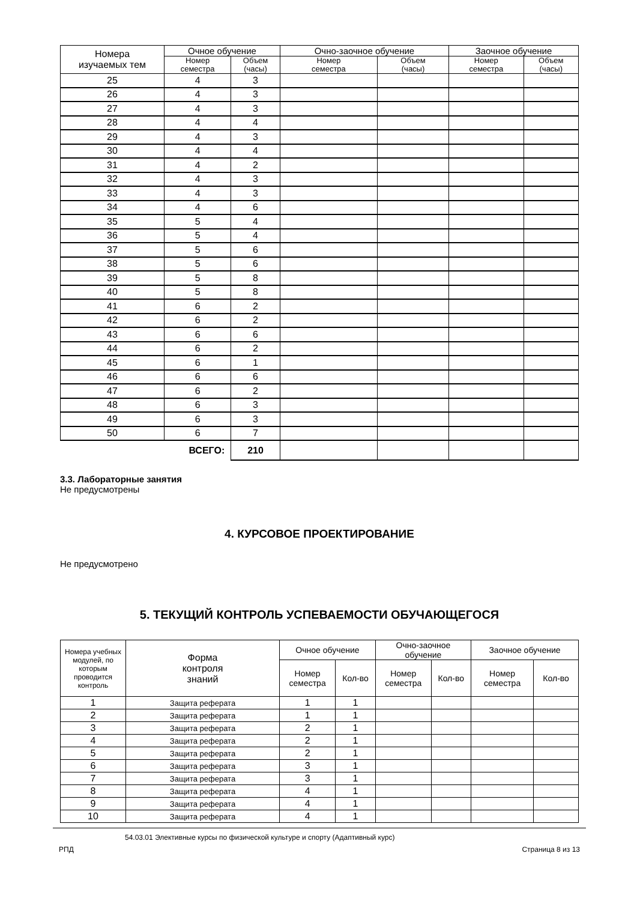| Номера изучаемых тем | Очное обучение | | Очно-заочное обучение | | Заочное обучение | |
| --- | --- | --- | --- | --- | --- | --- |
| | Номер семестра | Объем (часы) | Номер семестра | Объем (часы) | Номер семестра | Объем (часы) |
| 25 | 4 | 3 | | | | |
| 26 | 4 | 3 | | | | |
| 27 | 4 | 3 | | | | |
| 28 | 4 | 4 | | | | |
| 29 | 4 | 3 | | | | |
| 30 | 4 | 4 | | | | |
| 31 | 4 | 2 | | | | |
| 32 | 4 | 3 | | | | |
| 33 | 4 | 3 | | | | |
| 34 | 4 | 6 | | | | |
| 35 | 5 | 4 | | | | |
| 36 | 5 | 4 | | | | |
| 37 | 5 | 6 | | | | |
| 38 | 5 | 6 | | | | |
| 39 | 5 | 8 | | | | |
| 40 | 5 | 8 | | | | |
| 41 | 6 | 2 | | | | |
| 42 | 6 | 2 | | | | |
| 43 | 6 | 6 | | | | |
| 44 | 6 | 2 | | | | |
| 45 | 6 | 1 | | | | |
| 46 | 6 | 6 | | | | |
| 47 | 6 | 2 | | | | |
| 48 | 6 | 3 | | | | |
| 49 | 6 | 3 | | | | |
| 50 | 6 | 7 | | | | |
| ВСЕГО: | | 210 | | | | |
3.3. Лабораторные занятия
Не предусмотрены
4. КУРСОВОЕ ПРОЕКТИРОВАНИЕ
Не предусмотрено
5. ТЕКУЩИЙ КОНТРОЛЬ УСПЕВАЕМОСТИ ОБУЧАЮЩЕГОСЯ
| Номера учебных модулей, по которым проводится контроль | Форма контроля знаний | Очное обучение | | Очно-заочное обучение | | Заочное обучение | |
| --- | --- | --- | --- | --- | --- | --- | --- |
| | | Номер семестра | Кол-во | Номер семестра | Кол-во | Номер семестра | Кол-во |
| 1 | Защита реферата | 1 | 1 | | | | |
| 2 | Защита реферата | 1 | 1 | | | | |
| 3 | Защита реферата | 2 | 1 | | | | |
| 4 | Защита реферата | 2 | 1 | | | | |
| 5 | Защита реферата | 2 | 1 | | | | |
| 6 | Защита реферата | 3 | 1 | | | | |
| 7 | Защита реферата | 3 | 1 | | | | |
| 8 | Защита реферата | 4 | 1 | | | | |
| 9 | Защита реферата | 4 | 1 | | | | |
| 10 | Защита реферата | 4 | 1 | | | | |
54.03.01 Элективные курсы по физической культуре и спорту (Адаптивный курс)
РПД Страница 8 из 13